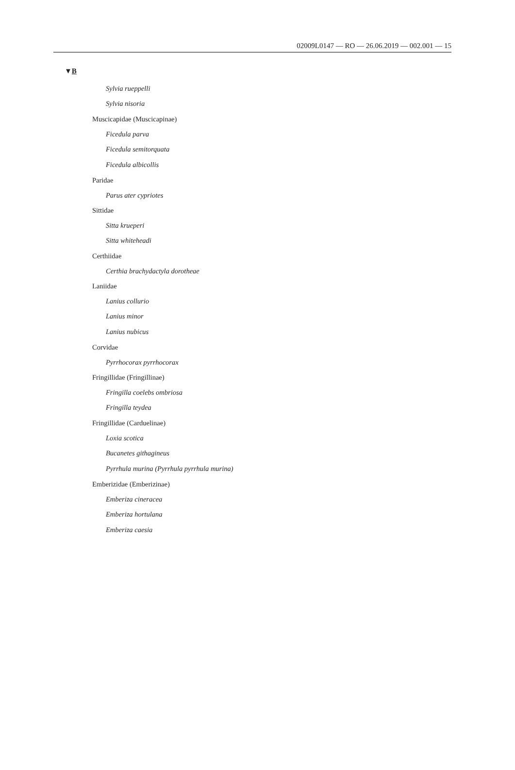02009L0147 — RO — 26.06.2019 — 002.001 — 15
▼B
Sylvia rueppelli
Sylvia nisoria
Muscicapidae (Muscicapinae)
Ficedula parva
Ficedula semitorquata
Ficedula albicollis
Paridae
Parus ater cypriotes
Sittidae
Sitta krueperi
Sitta whiteheadi
Certhiidae
Certhia brachydactyla dorotheae
Laniidae
Lanius collurio
Lanius minor
Lanius nubicus
Corvidae
Pyrrhocorax pyrrhocorax
Fringillidae (Fringillinae)
Fringilla coelebs ombriosa
Fringilla teydea
Fringillidae (Carduelinae)
Loxia scotica
Bucanetes githagineus
Pyrrhula murina (Pyrrhula pyrrhula murina)
Emberizidae (Emberizinae)
Emberiza cineracea
Emberiza hortulana
Emberiza caesia